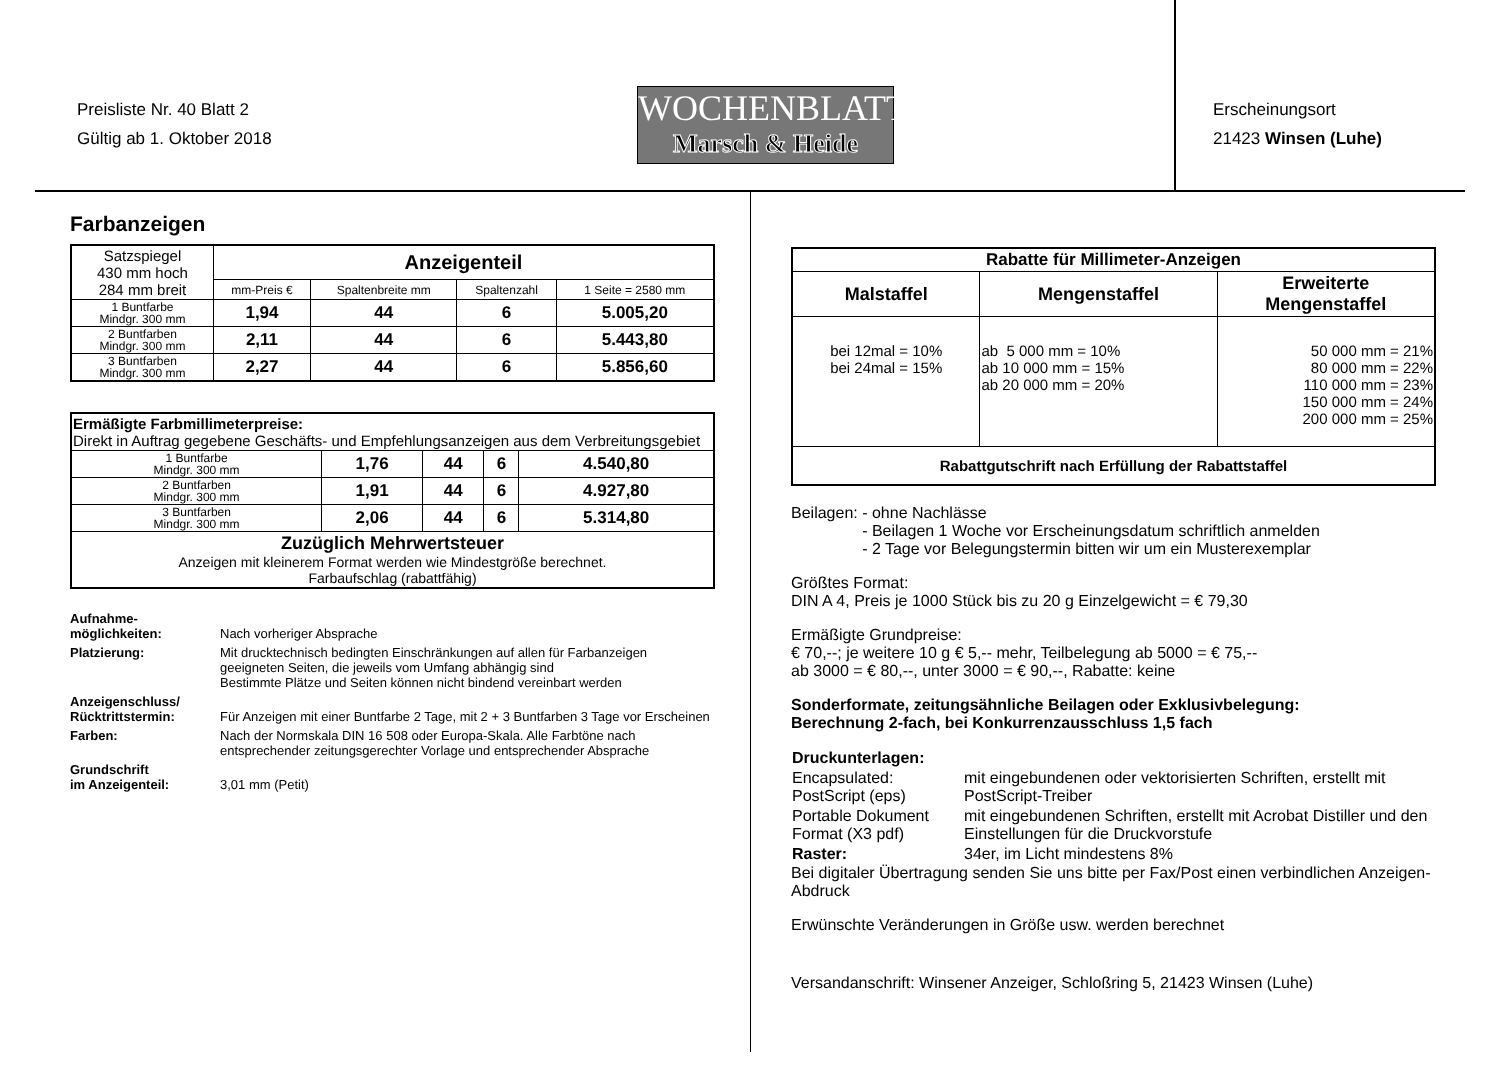Preisliste Nr. 40 Blatt 2
Gültig ab 1. Oktober 2018
WOCHENBLATT
Marsch & Heide
Erscheinungsort
21423 Winsen (Luhe)
Farbanzeigen
| Satzspiegel 430 mm hoch 284 mm breit | Anzeigenteil | | | |
| | mm-Preis € | Spaltenbreite mm | Spaltenzahl | 1 Seite = 2580 mm |
| 1 Buntfarbe Mindgr. 300 mm | 1,94 | 44 | 6 | 5.005,20 |
| 2 Buntfarben Mindgr. 300 mm | 2,11 | 44 | 6 | 5.443,80 |
| 3 Buntfarben Mindgr. 300 mm | 2,27 | 44 | 6 | 5.856,60 |
| Ermäßigte Farbmillimeterpreise: Direkt in Auftrag gegebene Geschäfts- und Empfehlungsanzeigen aus dem Verbreitungsgebiet | | | | |
| 1 Buntfarbe Mindgr. 300 mm | 1,76 | 44 | 6 | 4.540,80 |
| 2 Buntfarben Mindgr. 300 mm | 1,91 | 44 | 6 | 4.927,80 |
| 3 Buntfarben Mindgr. 300 mm | 2,06 | 44 | 6 | 5.314,80 |
| Zuzüglich Mehrwertsteuer Anzeigen mit kleinerem Format werden wie Mindestgröße berechnet. Farbaufschlag (rabattfähig) | | | | |
| Aufnahme- möglichkeiten: | Nach vorheriger Absprache |
| Platzierung: | Mit drucktechnisch bedingten Einschränkungen auf allen für Farbanzeigen geeigneten Seiten, die jeweils vom Umfang abhängig sind Bestimmte Plätze und Seiten können nicht bindend vereinbart werden |
| Anzeigenschluss/ Rücktrittstermin: | Für Anzeigen mit einer Buntfarbe 2 Tage, mit 2 + 3 Buntfarben 3 Tage vor Erscheinen |
| Farben: | Nach der Normskala DIN 16 508 oder Europa-Skala. Alle Farbtöne nach entsprechender zeitungsgerechter Vorlage und entsprechender Absprache |
| Grundschrift im Anzeigenteil: | 3,01 mm (Petit) |
| Rabatte für Millimeter-Anzeigen | | |
| --- | --- | --- |
| Malstaffel | Mengenstaffel | Erweiterte Mengenstaffel |
| bei 12mal = 10% bei 24mal = 15% | ab 5 000 mm = 10% ab 10 000 mm = 15% ab 20 000 mm = 20% | 50 000 mm = 21% 80 000 mm = 22% 110 000 mm = 23% 150 000 mm = 24% 200 000 mm = 25% |
| Rabattgutschrift nach Erfüllung der Rabattstaffel | | |
Beilagen: - ohne Nachlässe
- Beilagen 1 Woche vor Erscheinungsdatum schriftlich anmelden
- 2 Tage vor Belegungstermin bitten wir um ein Musterexemplar
Größtes Format:
DIN A 4, Preis je 1000 Stück bis zu 20 g Einzelgewicht = € 79,30
Ermäßigte Grundpreise:
€ 70,--; je weitere 10 g € 5,-- mehr, Teilbelegung ab 5000 = € 75,--
ab 3000 = € 80,--, unter 3000 = € 90,--, Rabatte: keine
Sonderformate, zeitungsähnliche Beilagen oder Exklusivbelegung:
Berechnung 2-fach, bei Konkurrenzausschluss 1,5 fach
| Druckunterlagen: | |
| Encapsulated: PostScript (eps) | mit eingebundenen oder vektorisierten Schriften, erstellt mit PostScript-Treiber |
| Portable Dokument Format (X3 pdf) | mit eingebundenen Schriften, erstellt mit Acrobat Distiller und den Einstellungen für die Druckvorstufe |
| Raster: | 34er, im Licht mindestens 8% |
Bei digitaler Übertragung senden Sie uns bitte per Fax/Post einen verbindlichen Anzeigen-Abdruck
Erwünschte Veränderungen in Größe usw. werden berechnet
Versandanschrift: Winsener Anzeiger, Schloßring 5, 21423 Winsen (Luhe)